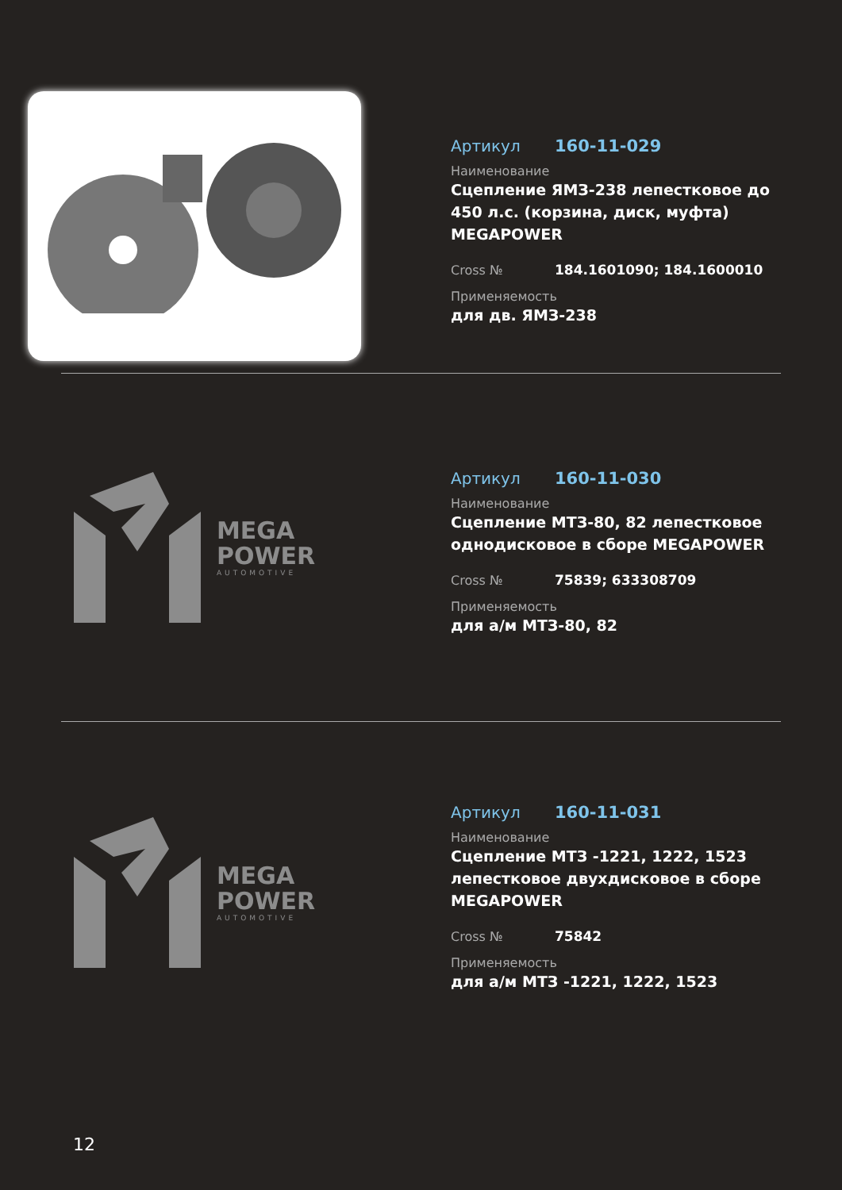Артикул 160-11-029
Наименование
Сцепление ЯМЗ-238 лепестковое до 450 л.с. (корзина, диск, муфта) MEGAPOWER
Cross № 184.1601090; 184.1600010
Применяемость
для дв. ЯМЗ-238
MEGA
POWER
AUTOMOTIVE
Артикул 160-11-030
Наименование
Сцепление МТЗ-80, 82 лепестковое однодисковое в сборе MEGAPOWER
Cross № 75839; 633308709
Применяемость
для а/м МТЗ-80, 82
MEGA
POWER
AUTOMOTIVE
Артикул 160-11-031
Наименование
Сцепление МТЗ -1221, 1222, 1523 лепестковое двухдисковое в сборе MEGAPOWER
Cross № 75842
Применяемость
для а/м МТЗ -1221, 1222, 1523
12